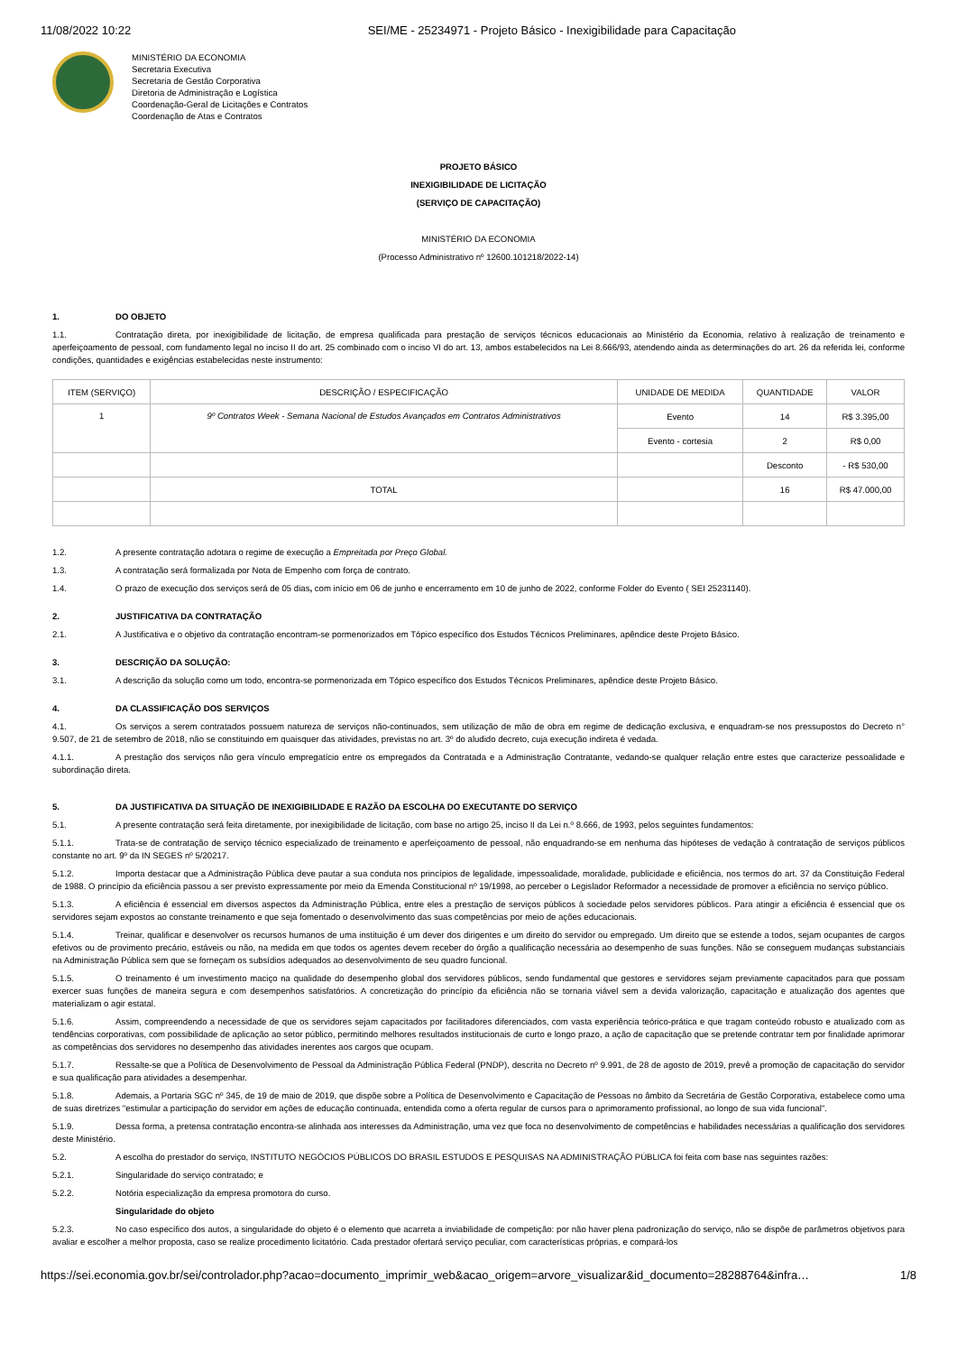11/08/2022 10:22 SEI/ME - 25234971 - Projeto Básico - Inexigibilidade para Capacitação
MINISTÉRIO DA ECONOMIA
Secretaria Executiva
Secretaria de Gestão Corporativa
Diretoria de Administração e Logística
Coordenação-Geral de Licitações e Contratos
Coordenação de Atas e Contratos
PROJETO BÁSICO
INEXIGIBILIDADE DE LICITAÇÃO
(SERVIÇO DE CAPACITAÇÃO)
MINISTÉRIO DA ECONOMIA
(Processo Administrativo nº 12600.101218/2022-14)
1. DO OBJETO
1.1. Contratação direta, por inexigibilidade de licitação, de empresa qualificada para prestação de serviços técnicos educacionais ao Ministério da Economia, relativo à realização de treinamento e aperfeiçoamento de pessoal, com fundamento legal no inciso II do art. 25 combinado com o inciso VI do art. 13, ambos estabelecidos na Lei 8.666/93, atendendo ainda as determinações do art. 26 da referida lei, conforme condições, quantidades e exigências estabelecidas neste instrumento:
| ITEM (SERVIÇO) | DESCRIÇÃO / ESPECIFICAÇÃO | UNIDADE DE MEDIDA | QUANTIDADE | VALOR |
| --- | --- | --- | --- | --- |
| 1 | 9º Contratos Week - Semana Nacional de Estudos Avançados em Contratos Administrativos | Evento | 14 | R$ 3.395,00 |
| | | Evento - cortesia | 2 | R$ 0,00 |
| | | | Desconto | - R$ 530,00 |
| | TOTAL | | 16 | R$ 47.000,00 |
1.2. A presente contratação adotara o regime de execução a Empreitada por Preço Global.
1.3. A contratação será formalizada por Nota de Empenho com força de contrato.
1.4. O prazo de execução dos serviços será de 05 dias, com início em 06 de junho e encerramento em 10 de junho de 2022, conforme Folder do Evento ( SEI 25231140).
2. JUSTIFICATIVA DA CONTRATAÇÃO
2.1. A Justificativa e o objetivo da contratação encontram-se pormenorizados em Tópico específico dos Estudos Técnicos Preliminares, apêndice deste Projeto Básico.
3. DESCRIÇÃO DA SOLUÇÃO:
3.1. A descrição da solução como um todo, encontra-se pormenorizada em Tópico específico dos Estudos Técnicos Preliminares, apêndice deste Projeto Básico.
4. DA CLASSIFICAÇÃO DOS SERVIÇOS
4.1. Os serviços a serem contratados possuem natureza de serviços não-continuados, sem utilização de mão de obra em regime de dedicação exclusiva, e enquadram-se nos pressupostos do Decreto n° 9.507, de 21 de setembro de 2018, não se constituindo em quaisquer das atividades, previstas no art. 3º do aludido decreto, cuja execução indireta é vedada.
4.1.1. A prestação dos serviços não gera vínculo empregatício entre os empregados da Contratada e a Administração Contratante, vedando-se qualquer relação entre estes que caracterize pessoalidade e subordinação direta.
5. DA JUSTIFICATIVA DA SITUAÇÃO DE INEXIGIBILIDADE E RAZÃO DA ESCOLHA DO EXECUTANTE DO SERVIÇO
5.1. A presente contratação será feita diretamente, por inexigibilidade de licitação, com base no artigo 25, inciso II da Lei n.º 8.666, de 1993, pelos seguintes fundamentos:
5.1.1. Trata-se de contratação de serviço técnico especializado de treinamento e aperfeiçoamento de pessoal, não enquadrando-se em nenhuma das hipóteses de vedação à contratação de serviços públicos constante no art. 9º da IN SEGES nº 5/20217.
5.1.2. Importa destacar que a Administração Pública deve pautar a sua conduta nos princípios de legalidade, impessoalidade, moralidade, publicidade e eficiência, nos termos do art. 37 da Constituição Federal de 1988. O princípio da eficiência passou a ser previsto expressamente por meio da Emenda Constitucional nº 19/1998, ao perceber o Legislador Reformador a necessidade de promover a eficiência no serviço público.
5.1.3. A eficiência é essencial em diversos aspectos da Administração Pública, entre eles a prestação de serviços públicos à sociedade pelos servidores públicos. Para atingir a eficiência é essencial que os servidores sejam expostos ao constante treinamento e que seja fomentado o desenvolvimento das suas competências por meio de ações educacionais.
5.1.4. Treinar, qualificar e desenvolver os recursos humanos de uma instituição é um dever dos dirigentes e um direito do servidor ou empregado. Um direito que se estende a todos, sejam ocupantes de cargos efetivos ou de provimento precário, estáveis ou não, na medida em que todos os agentes devem receber do órgão a qualificação necessária ao desempenho de suas funções. Não se conseguem mudanças substanciais na Administração Pública sem que se forneçam os subsídios adequados ao desenvolvimento de seu quadro funcional.
5.1.5. O treinamento é um investimento maciço na qualidade do desempenho global dos servidores públicos, sendo fundamental que gestores e servidores sejam previamente capacitados para que possam exercer suas funções de maneira segura e com desempenhos satisfatórios. A concretização do princípio da eficiência não se tornaria viável sem a devida valorização, capacitação e atualização dos agentes que materializam o agir estatal.
5.1.6. Assim, compreendendo a necessidade de que os servidores sejam capacitados por facilitadores diferenciados, com vasta experiência teórico-prática e que tragam conteúdo robusto e atualizado com as tendências corporativas, com possibilidade de aplicação ao setor público, permitindo melhores resultados institucionais de curto e longo prazo, a ação de capacitação que se pretende contratar tem por finalidade aprimorar as competências dos servidores no desempenho das atividades inerentes aos cargos que ocupam.
5.1.7. Ressalte-se que a Política de Desenvolvimento de Pessoal da Administração Pública Federal (PNDP), descrita no Decreto nº 9.991, de 28 de agosto de 2019, prevê a promoção de capacitação do servidor e sua qualificação para atividades a desempenhar.
5.1.8. Ademais, a Portaria SGC nº 345, de 19 de maio de 2019, que dispõe sobre a Política de Desenvolvimento e Capacitação de Pessoas no âmbito da Secretária de Gestão Corporativa, estabelece como uma de suas diretrizes "estimular a participação do servidor em ações de educação continuada, entendida como a oferta regular de cursos para o aprimoramento profissional, ao longo de sua vida funcional".
5.1.9. Dessa forma, a pretensa contratação encontra-se alinhada aos interesses da Administração, uma vez que foca no desenvolvimento de competências e habilidades necessárias a qualificação dos servidores deste Ministério.
5.2. A escolha do prestador do serviço, INSTITUTO NEGÓCIOS PÚBLICOS DO BRASIL ESTUDOS E PESQUISAS NA ADMINISTRAÇÃO PÚBLICA foi feita com base nas seguintes razões:
5.2.1. Singularidade do serviço contratado; e
5.2.2. Notória especialização da empresa promotora do curso.
Singularidade do objeto
5.2.3. No caso específico dos autos, a singularidade do objeto é o elemento que acarreta a inviabilidade de competição: por não haver plena padronização do serviço, não se dispõe de parâmetros objetivos para avaliar e escolher a melhor proposta, caso se realize procedimento licitatório. Cada prestador ofertará serviço peculiar, com características próprias, e compará-los
https://sei.economia.gov.br/sei/controlador.php?acao=documento_imprimir_web&acao_origem=arvore_visualizar&id_documento=28288764&infra… 1/8